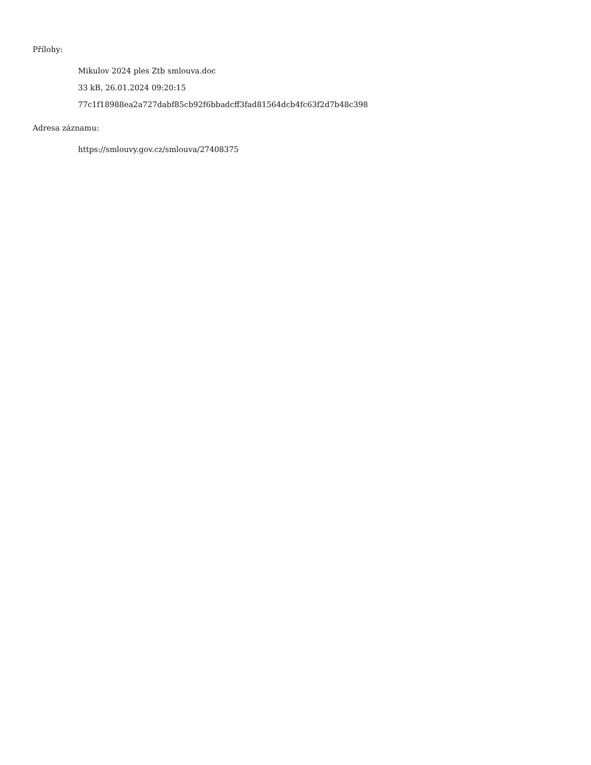Přílohy:
Mikulov 2024 ples Ztb smlouva.doc
33 kB, 26.01.2024 09:20:15
77c1f18988ea2a727dabf85cb92f6bbadcff3fad81564dcb4fc63f2d7b48c398
Adresa záznamu:
https://smlouvy.gov.cz/smlouva/27408375